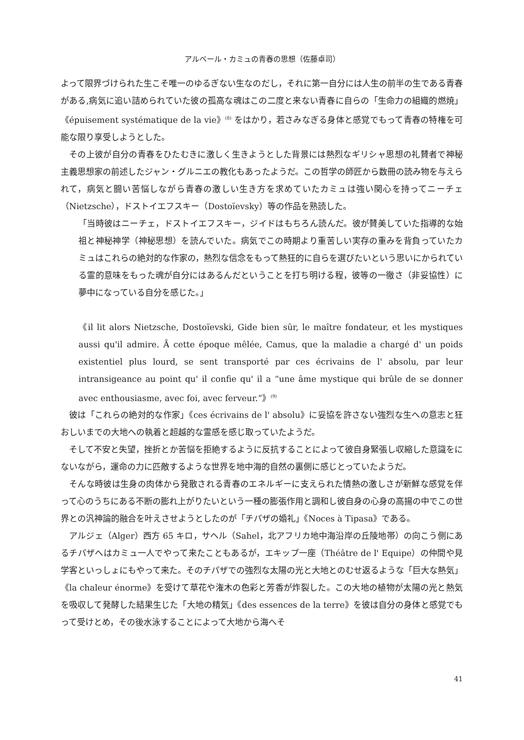アルベール・カミュの青春の思想（佐藤卓司）
よって限界づけられた生こそ唯一のゆるぎない生なのだし，それに第一自分には人生の前半の生である青春がある,病気に追い詰められていた彼の孤高な魂はこの二度と来ない青春に自らの「生命力の組織的燃焼」《épuisement systématique de la vie》<sup>(8)</sup> をはかり，若さみなぎる身体と感覚でもって青春の特権を可能な限り享受しようとした。
その上彼が自分の青春をひたむきに激しく生きようとした背景には熱烈なギリシャ思想の礼賛者で神秘主義思想家の前述したジャン・グルニエの教化もあったようだ。この哲学の師匠から数冊の読み物を与えられて，病気と闘い苦悩しながら青春の激しい生き方を求めていたカミュは強い関心を持ってニーチェ（Nietzsche），ドストイエフスキー（Dostoïevsky）等の作品を熟読した。
「当時彼はニーチェ，ドストイエフスキー，ジイドはもちろん読んだ。彼が賛美していた指導的な始祖と神秘神学（神秘思想）を読んでいた。病気でこの時期より重苦しい実存の重みを背負っていたカミュはこれらの絶対的な作家の，熱烈な信念をもって熱狂的に自らを選びたいという思いにかられている霊的意味をもった魂が自分にはあるんだということを打ち明ける程，彼等の一徹さ（非妥協性）に夢中になっている自分を感じた。」
《il lit alors Nietzsche, Dostoïevski, Gide bien sûr, le maître fondateur, et les mystiques aussi qu'il admire. Ā cette époque mêlée, Camus, que la maladie a chargé d' un poids existentiel plus lourd, se sent transporté par ces écrivains de l' absolu, par leur intransigeance au point qu' il confie qu' il a “une âme mystique qui brûle de se donner avec enthousiasme, avec foi, avec ferveur.”》<sup>(9)</sup>
彼は「これらの絶対的な作家」《ces écrivains de l' absolu》に妥協を許さない強烈な生への意志と狂おしいまでの大地への執着と超越的な霊感を感じ取っていたようだ。
そして不安と失望，挫折とか苦悩を拒絶するように反抗することによって彼自身緊張し収縮した意識をにないながら，運命の力に匹敵するような世界を地中海的自然の裏側に感じとっていたようだ。
そんな時彼は生身の肉体から発散される青春のエネルギーに支えられた情熱の激しさが新鮮な感覚を伴って心のうちにある不断の膨れ上がりたいという一種の膨張作用と調和し彼自身の心身の高揚の中でこの世界との汎神論的融合を叶えさせようとしたのが「チパザの婚礼」《Noces à Tipasa》である。
アルジェ（Alger）西方 65 キロ，サヘル（Sahel，北アフリカ地中海沿岸の丘陵地帯）の向こう側にあるチパザへはカミュ一人でやって来たこともあるが，エキップ一座（Théâtre de l' Equipe）の仲間や見学客といっしょにもやって来た。そのチパザでの強烈な太陽の光と大地とのむせ返るような「巨大な熱気」《la chaleur énorme》を受けて草花や潅木の色彩と芳香が炸裂した。この大地の植物が太陽の光と熱気を吸収して発酵した結果生じた「大地の精気」《des essences de la terre》を彼は自分の身体と感覚でもって受けとめ，その後水泳することによって大地から海へそ
41